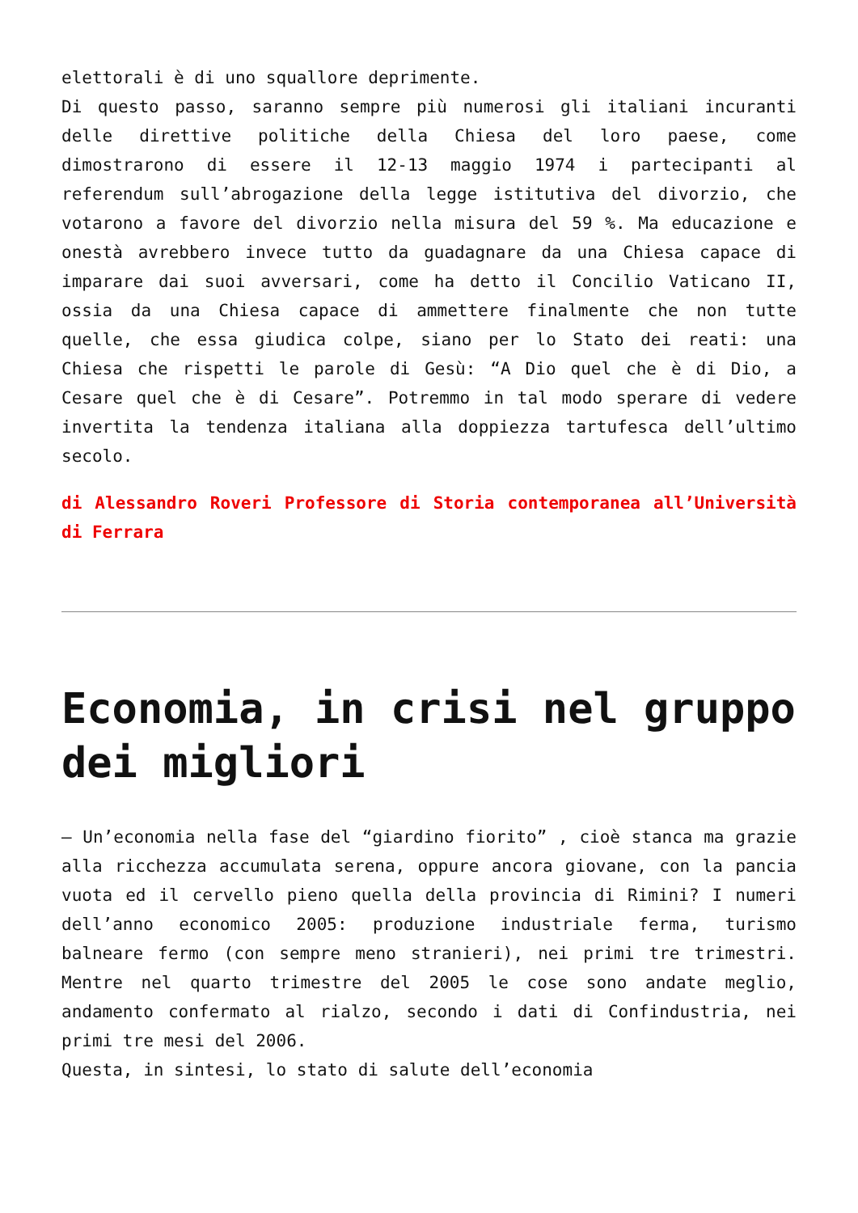elettorali è di uno squallore deprimente.
Di questo passo, saranno sempre più numerosi gli italiani incuranti delle direttive politiche della Chiesa del loro paese, come dimostrarono di essere il 12-13 maggio 1974 i partecipanti al referendum sull’abrogazione della legge istitutiva del divorzio, che votarono a favore del divorzio nella misura del 59 %. Ma educazione e onestà avrebbero invece tutto da guadagnare da una Chiesa capace di imparare dai suoi avversari, come ha detto il Concilio Vaticano II, ossia da una Chiesa capace di ammettere finalmente che non tutte quelle, che essa giudica colpe, siano per lo Stato dei reati: una Chiesa che rispetti le parole di Gesù: “A Dio quel che è di Dio, a Cesare quel che è di Cesare”. Potremmo in tal modo sperare di vedere invertita la tendenza italiana alla doppiezza tartufesca dell’ultimo secolo.
di Alessandro Roveri Professore di Storia contemporanea all’Università di Ferrara
Economia, in crisi nel gruppo dei migliori
– Un’economia nella fase del “giardino fiorito” , cioè stanca ma grazie alla ricchezza accumulata serena, oppure ancora giovane, con la pancia vuota ed il cervello pieno quella della provincia di Rimini? I numeri dell’anno economico 2005: produzione industriale ferma, turismo balneare fermo (con sempre meno stranieri), nei primi tre trimestri. Mentre nel quarto trimestre del 2005 le cose sono andate meglio, andamento confermato al rialzo, secondo i dati di Confindustria, nei primi tre mesi del 2006.
Questa, in sintesi, lo stato di salute dell’economia